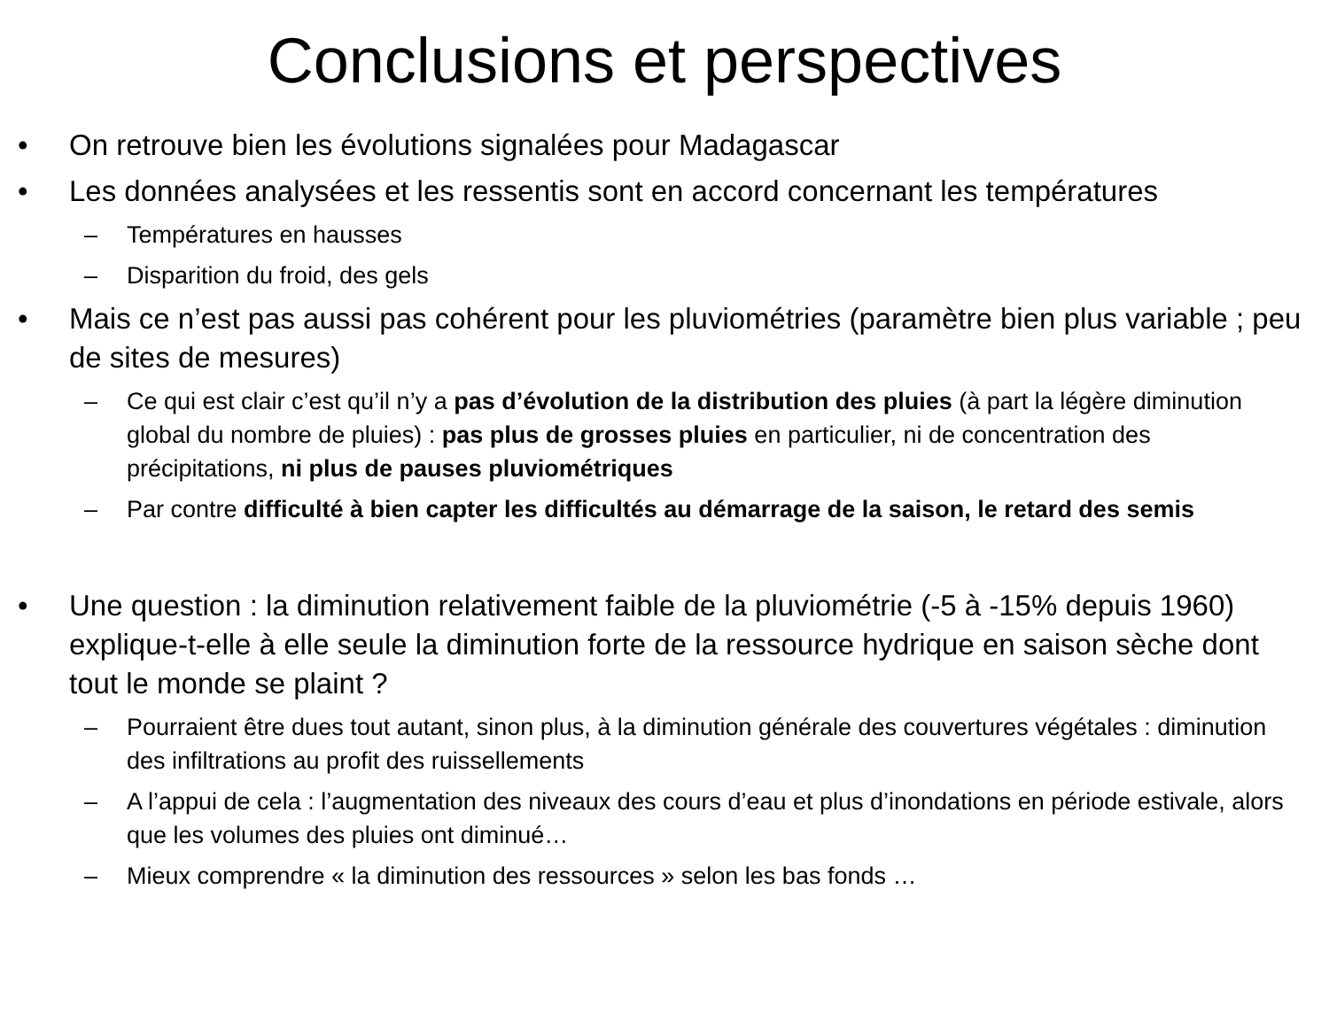Conclusions et perspectives
• On retrouve bien les évolutions signalées pour Madagascar
• Les données analysées et les ressentis sont en accord concernant les températures
– Températures en hausses
– Disparition du froid, des gels
• Mais ce n’est pas aussi pas cohérent pour les pluviométries (paramètre bien plus variable ; peu de sites de mesures)
– Ce qui est clair c’est qu’il n’y a pas d’évolution de la distribution des pluies (à part la légère diminution global du nombre de pluies) : pas plus de grosses pluies en particulier, ni de concentration des précipitations, ni plus de pauses pluviométriques
– Par contre difficulté à bien capter les difficultés au démarrage de la saison, le retard des semis
• Une question : la diminution relativement faible de la pluviométrie (-5 à -15% depuis 1960) explique-t-elle à elle seule la diminution forte de la ressource hydrique en saison sèche dont tout le monde se plaint ?
– Pourraient être dues tout autant, sinon plus, à la diminution générale des couvertures végétales : diminution des infiltrations au profit des ruissellements
– A l’appui de cela : l’augmentation des niveaux des cours d’eau et plus d’inondations en période estivale, alors que les volumes des pluies ont diminué…
– Mieux comprendre « la diminution des ressources » selon les bas fonds …